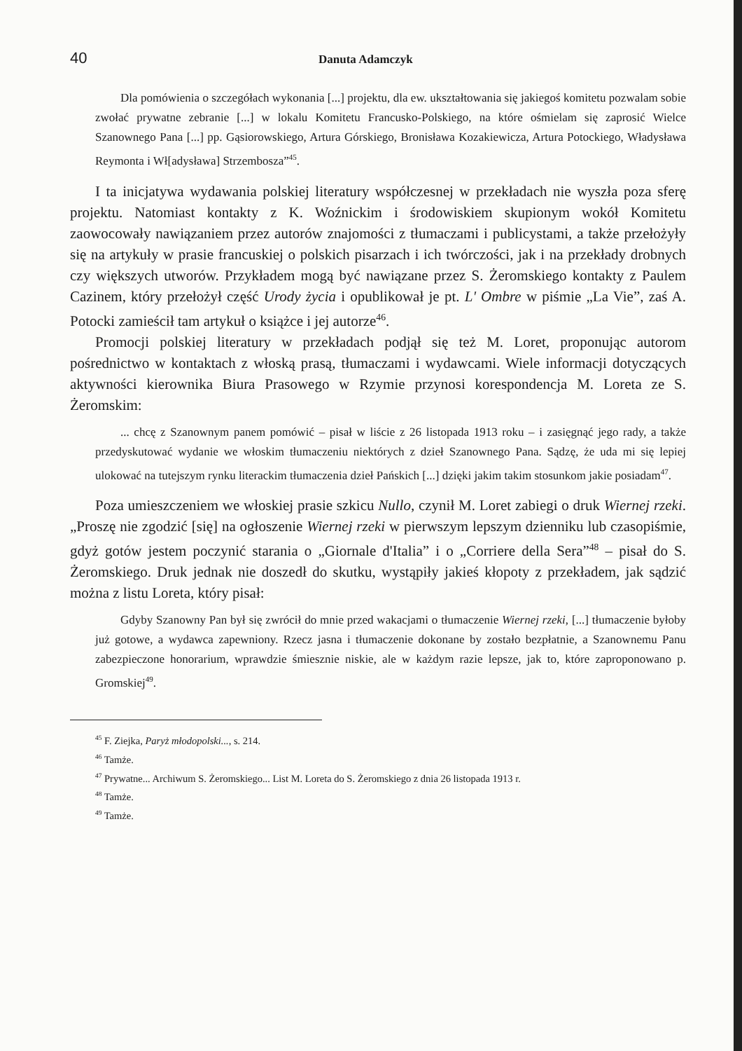40 Danuta Adamczyk
Dla pomówienia o szczegółach wykonania [...] projektu, dla ew. ukształtowania się jakiegoś komitetu pozwalam sobie zwołać prywatne zebranie [...] w lokalu Komitetu Francusko-Polskiego, na które ośmielam się zaprosić Wielce Szanownego Pana [...] pp. Gąsiorowskiego, Artura Górskiego, Bronisława Kozakiewicza, Artura Potockiego, Władysława Reymonta i Wł[adysława] Strzembosza”<sup>45</sup>.
I ta inicjatywa wydawania polskiej literatury współczesnej w przekładach nie wyszła poza sferę projektu. Natomiast kontakty z K. Woźnickim i środowiskiem skupionym wokół Komitetu zaowocowały nawiązaniem przez autorów znajomości z tłumaczami i publicystami, a także przełożyły się na artykuły w prasie francuskiej o polskich pisarzach i ich twórczości, jak i na przekłady drobnych czy większych utworów. Przykładem mogą być nawiązane przez S. Żeromskiego kontakty z Paulem Cazinem, który przełożył część Urody życia i opublikował je pt. L' Ombre w piśmie „La Vie”, zaś A. Potocki zamieścił tam artykuł o książce i jej autorze<sup>46</sup>.
Promocji polskiej literatury w przekładach podjął się też M. Loret, proponując autorom pośrednictwo w kontaktach z włoską prasą, tłumaczami i wydawcami. Wiele informacji dotyczących aktywności kierownika Biura Prasowego w Rzymie przynosi korespondencja M. Loreta ze S. Żeromskim:
... chcę z Szanownym panem pomówić – pisał w liście z 26 listopada 1913 roku – i zasięgnąć jego rady, a także przedyskutować wydanie we włoskim tłumaczeniu niektórych z dzieł Szanownego Pana. Sądzę, że uda mi się lepiej ulokować na tutejszym rynku literackim tłumaczenia dzieł Pańskich [...] dzięki jakim takim stosunkom jakie posiadam<sup>47</sup>.
Poza umieszczeniem we włoskiej prasie szkicu Nullo, czynił M. Loret zabiegi o druk Wiernej rzeki. „Proszę nie zgodzić [się] na ogłoszenie Wiernej rzeki w pierwszym lepszym dzienniku lub czasopiśmie, gdyż gotów jestem poczynić starania o „Giornale d'Italia” i o „Corriere della Sera”<sup>48</sup> – pisał do S. Żeromskiego. Druk jednak nie doszedł do skutku, wystąpiły jakieś kłopoty z przekładem, jak sądzić można z listu Loreta, który pisał:
Gdyby Szanowny Pan był się zwrócił do mnie przed wakacjami o tłumaczenie Wiernej rzeki, [...] tłumaczenie byłoby już gotowe, a wydawca zapewniony. Rzecz jasna i tłumaczenie dokonane by zostało bezpłatnie, a Szanownemu Panu zabezpieczone honorarium, wprawdzie śmiesznie niskie, ale w każdym razie lepsze, jak to, które zaproponowano p. Gromskiej<sup>49</sup>.
<sup>45</sup> F. Ziejka, Paryż młodopolski..., s. 214.
<sup>46</sup> Tamże.
<sup>47</sup> Prywatne... Archiwum S. Żeromskiego... List M. Loreta do S. Żeromskiego z dnia 26 listopada 1913 r.
<sup>48</sup> Tamże.
<sup>49</sup> Tamże.